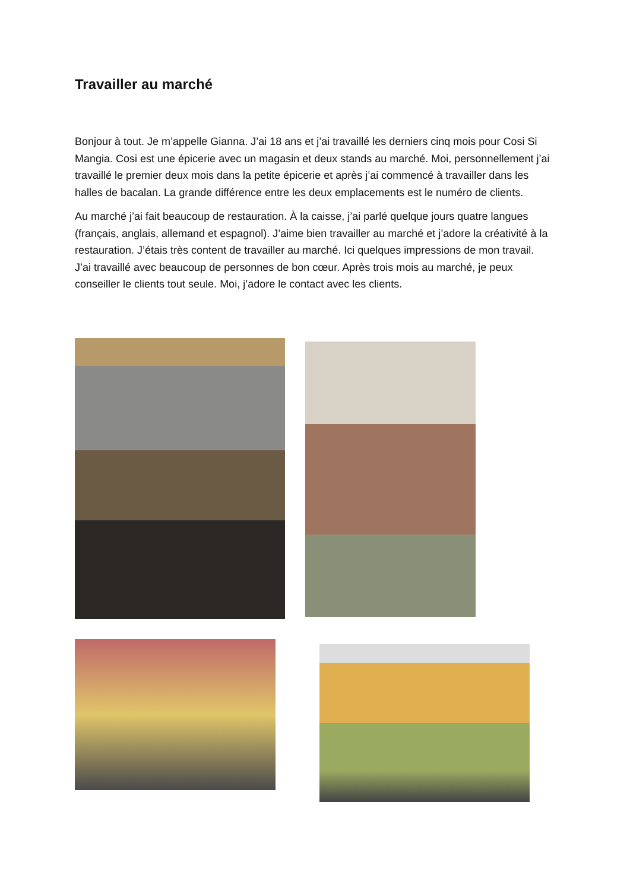Travailler au marché
Bonjour à tout. Je m’appelle Gianna. J’ai 18 ans et j’ai travaillé les derniers cinq mois pour Cosi Si Mangia. Cosi est une épicerie avec un magasin et deux stands au marché. Moi, personnellement j’ai travaillé le premier deux mois dans la petite épicerie et après j’ai commencé à travailler dans les halles de bacalan. La grande différence entre les deux emplacements est le numéro de clients.
Au marché j’ai fait beaucoup de restauration. À la caisse, j’ai parlé quelque jours quatre langues (français, anglais, allemand et espagnol). J’aime bien travailler au marché et j’adore la créativité à la restauration. J’étais très content de travailler au marché. Ici quelques impressions de mon travail. J’ai travaillé avec beaucoup de personnes de bon cœur. Après trois mois au marché, je peux conseiller le clients tout seule. Moi, j’adore le contact avec les clients.